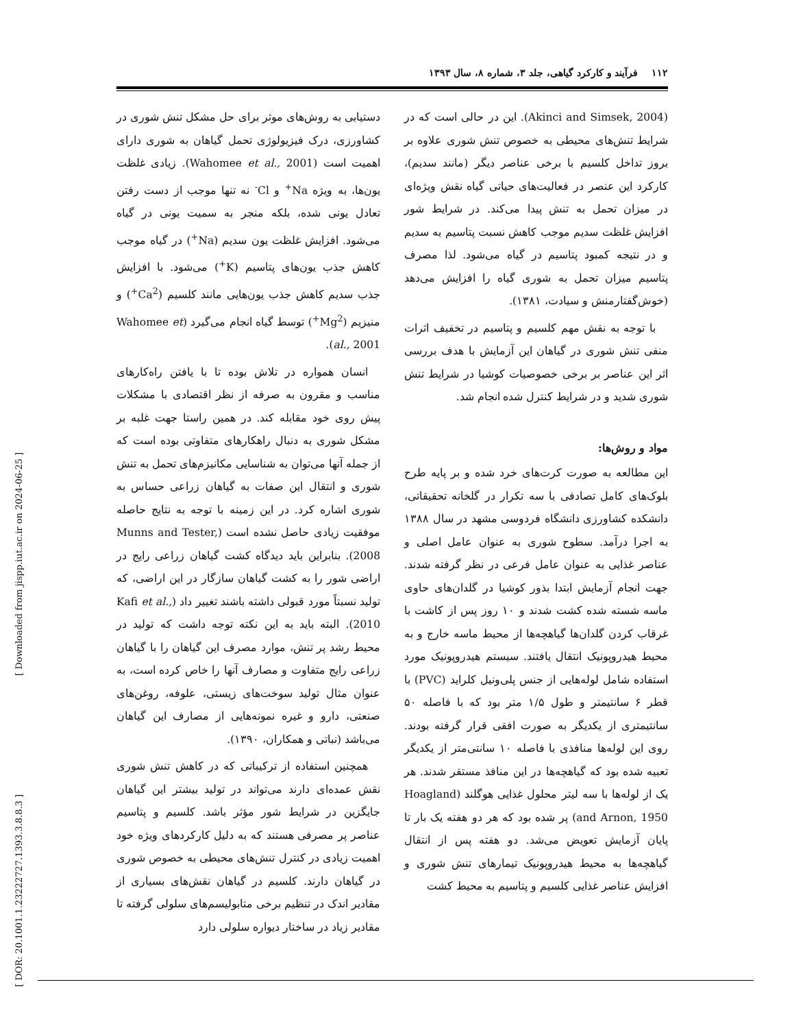۱۱۲ فرآیند و کارکرد گیاهی، جلد ۳، شماره ۸، سال ۱۳۹۳
دستیابی به روش‌های موثر برای حل مشکل تنش شوری در کشاورزی، درک فیزیولوژی تحمل گیاهان به شوری دارای اهمیت است (Wahomee et al., 2001). زیادی غلظت یون‌ها، به ویژه Na<sup>+</sup> و Cl<sup>-</sup> نه تنها موجب از دست رفتن تعادل یونی شده، بلکه منجر به سمیت یونی در گیاه می‌شود. افزایش غلظت یون سدیم (Na<sup>+</sup>) در گیاه موجب کاهش جذب یون‌های پتاسیم (K<sup>+</sup>) می‌شود. با افزایش جذب سدیم کاهش جذب یون‌هایی مانند کلسیم (Ca<sup>2+</sup>) و منیزیم (Mg<sup>2+</sup>) توسط گیاه انجام می‌گیرد (Wahomee et al., 2001).
انسان همواره در تلاش بوده تا با یافتن راه‌کارهای مناسب و مقرون به صرفه از نظر اقتصادی با مشکلات پیش روی خود مقابله کند. در همین راستا جهت غلبه بر مشکل شوری به دنبال راهکارهای متفاوتی بوده است که از جمله آنها می‌توان به شناسایی مکانیزم‌های تحمل به تنش شوری و انتقال این صفات به گیاهان زراعی حساس به شوری اشاره کرد. در این زمینه با توجه به نتایج حاصله موفقیت زیادی حاصل نشده است (Munns and Tester, 2008). بنابراین باید دیدگاه کشت گیاهان زراعی رایج در اراضی شور را به کشت گیاهان سازگار در این اراضی، که تولید نسبتاً مورد قبولی داشته باشند تغییر داد (Kafi et al., 2010). البته باید به این نکته توجه داشت که تولید در محیط رشد پر تنش، موارد مصرف این گیاهان را با گیاهان زراعی رایج متفاوت و مصارف آنها را خاص کرده است، به عنوان مثال تولید سوخت‌های زیستی، علوفه، روغن‌های صنعتی، دارو و غیره نمونه‌هایی از مصارف این گیاهان می‌باشد (نباتی و همکاران، ۱۳۹۰).
همچنین استفاده از ترکیباتی که در کاهش تنش شوری نقش عمده‌ای دارند می‌تواند در تولید بیشتر این گیاهان جایگزین در شرایط شور مؤثر باشد. کلسیم و پتاسیم عناصر پر مصرفی هستند که به دلیل کارکردهای ویژه خود اهمیت زیادی در کنترل تنش‌های محیطی به خصوص شوری در گیاهان دارند. کلسیم در گیاهان نقش‌های بسیاری از مقادیر اندک در تنظیم برخی متابولیسم‌های سلولی گرفته تا مقادیر زیاد در ساختار دیواره سلولی دارد
(Akinci and Simsek, 2004). این در حالی است که در شرایط تنش‌های محیطی به خصوص تنش شوری علاوه بر بروز تداخل کلسیم با برخی عناصر دیگر (مانند سدیم)، کارکرد این عنصر در فعالیت‌های حیاتی گیاه نقش ویژه‌ای در میزان تحمل به تنش پیدا می‌کند. در شرایط شور افزایش غلظت سدیم موجب کاهش نسبت پتاسیم به سدیم و در نتیجه کمبود پتاسیم در گیاه می‌شود. لذا مصرف پتاسیم میزان تحمل به شوری گیاه را افزایش می‌دهد (خوش‌گفتارمنش و سیادت، ۱۳۸۱).
با توجه به نقش مهم کلسیم و پتاسیم در تخفیف اثرات منفی تنش شوری در گیاهان این آزمایش با هدف بررسی اثر این عناصر بر برخی خصوصیات کوشیا در شرایط تنش شوری شدید و در شرایط کنترل شده انجام شد.
مواد و روش‌ها:
این مطالعه به صورت کرت‌های خرد شده و بر پایه طرح بلوک‌های کامل تصادفی با سه تکرار در گلخانه تحقیقاتی، دانشکده کشاورزی دانشگاه فردوسی مشهد در سال ۱۳۸۸ به اجرا درآمد. سطوح شوری به عنوان عامل اصلی و عناصر غذایی به عنوان عامل فرعی در نظر گرفته شدند. جهت انجام آزمایش ابتدا بذور کوشیا در گلدان‌های حاوی ماسه شسته شده کشت شدند و ۱۰ روز پس از کاشت با غرقاب کردن گلدان‌ها گیاهچه‌ها از محیط ماسه خارج و به محیط هیدروپونیک انتقال یافتند. سیستم هیدروپونیک مورد استفاده شامل لوله‌هایی از جنس پلی‌ونیل کلراید (PVC) با قطر ۶ سانتیمتر و طول ۱/۵ متر بود که با فاصله ۵۰ سانتیمتری از یکدیگر به صورت افقی قرار گرفته بودند. روی این لوله‌ها منافذی با فاصله ۱۰ سانتی‌متر از یکدیگر تعبیه شده بود که گیاهچه‌ها در این منافذ مستقر شدند. هر یک از لوله‌ها با سه لیتر محلول غذایی هوگلند (Hoagland and Arnon, 1950) پر شده بود که هر دو هفته یک بار تا پایان آزمایش تعویض می‌شد. دو هفته پس از انتقال گیاهچه‌ها به محیط هیدروپونیک تیمارهای تنش شوری و افزایش عناصر غذایی کلسیم و پتاسیم به محیط کشت
[ DOR: 20.1001.1.23222727.1393.3.8.8.3 ] [ Downloaded from jispp.iut.ac.ir on 2024-06-25 ]